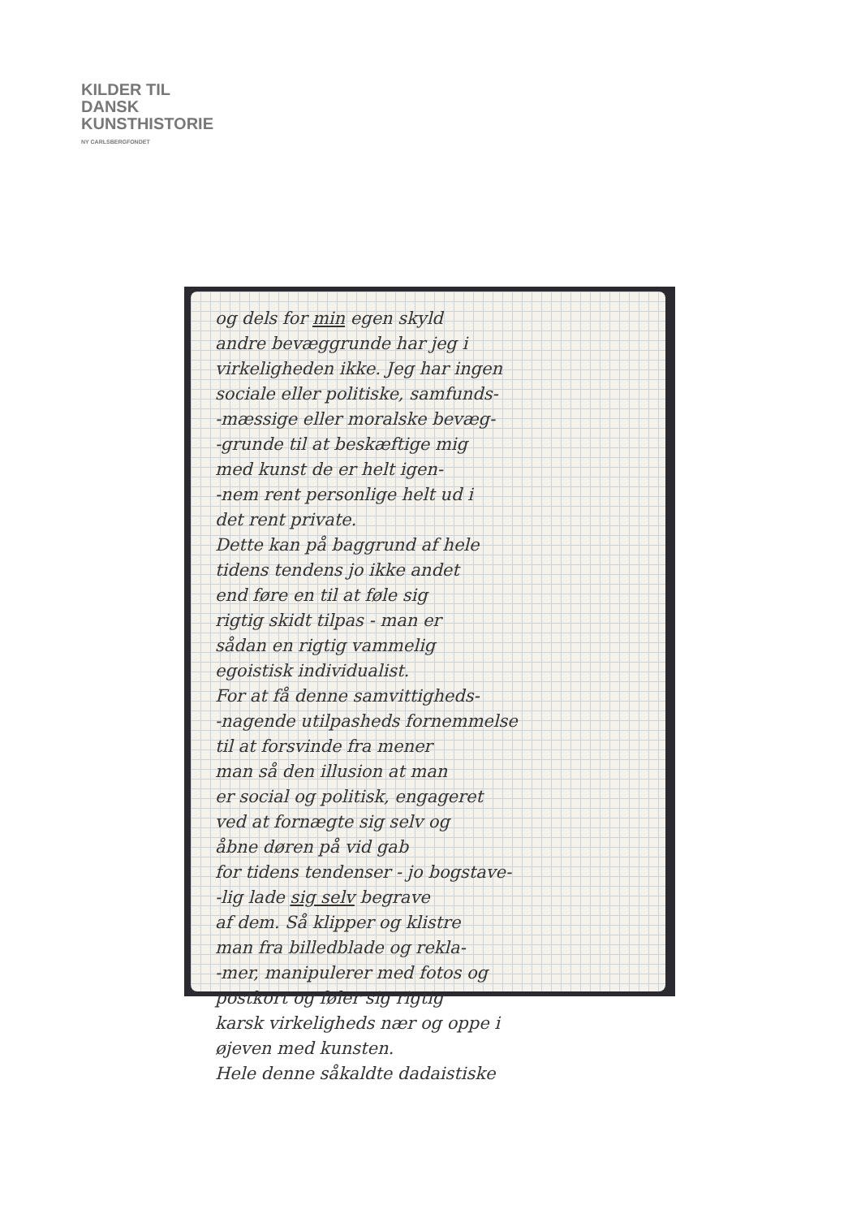KILDER TIL
DANSK
KUNSTHISTORIE
NY CARLSBERGFONDET
og dels for min egen skyld
andre bevæggrunde har jeg i
virkeligheden ikke. Jeg har ingen
sociale eller politiske, samfunds-
-mæssige eller moralske bevæg-
-grunde til at beskæftige mig
med kunst de er helt igen-
-nem rent personlige helt ud i
det rent private.
Dette kan på baggrund af hele
tidens tendens jo ikke andet
end føre en til at føle sig
rigtig skidt tilpas - man er
sådan en rigtig vammelig
egoistisk individualist.
For at få denne samvittigheds-
-nagende utilpasheds fornemmelse
til at forsvinde fra mener
man så den illusion at man
er social og politisk, engageret
ved at fornægte sig selv og
åbne døren på vid gab
for tidens tendenser - jo bogstave-
-lig lade sig selv begrave
af dem. Så klipper og klistre
man fra billedblade og rekla-
-mer, manipulerer med fotos og
postkort og føler sig rigtig
karsk virkeligheds nær og oppe i
øjeven med kunsten.
Hele denne såkaldte dadaistiske